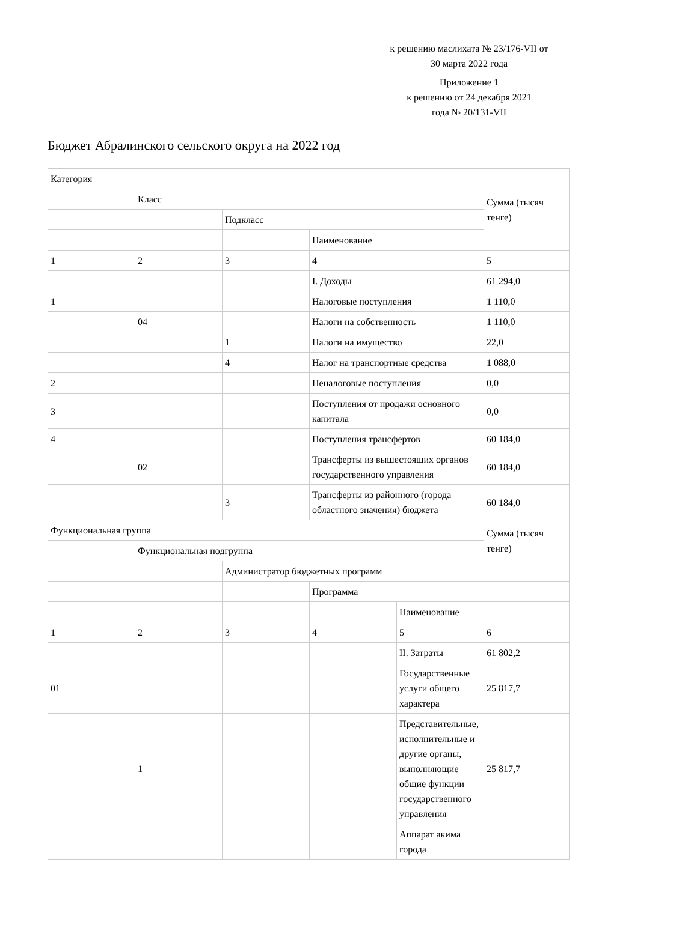к решению маслихата № 23/176-VII от
30 марта 2022 года
Приложение 1
к решению от 24 декабря 2021
года № 20/131-VII
Бюджет Абралинского сельского округа на 2022 год
| Категория | | | | | Сумма (тысяч тенге) |
| | Класс | | | | |
| | | Подкласс | | | |
| | | | Наименование | | |
| 1 | 2 | 3 | 4 | | 5 |
| | | | I. Доходы | | 61 294,0 |
| 1 | | | Налоговые поступления | | 1 110,0 |
| | 04 | | Налоги на собственность | | 1 110,0 |
| | | 1 | Налоги на имущество | | 22,0 |
| | | 4 | Налог на транспортные средства | | 1 088,0 |
| 2 | | | Неналоговые поступления | | 0,0 |
| 3 | | | Поступления от продажи основного капитала | | 0,0 |
| 4 | | | Поступления трансфертов | | 60 184,0 |
| | 02 | | Трансферты из вышестоящих органов государственного управления | | 60 184,0 |
| | | 3 | Трансферты из районного (города областного значения) бюджета | | 60 184,0 |
| Функциональная группа | | | | | Сумма (тысяч тенге) |
| | Функциональная подгруппа | | | | |
| | | Администратор бюджетных программ | | | |
| | | | Программа | | |
| | | | | Наименование | |
| 1 | 2 | 3 | 4 | 5 | 6 |
| | | | | II. Затраты | 61 802,2 |
| 01 | | | | Государственные услуги общего характера | 25 817,7 |
| | 1 | | | Представительные, исполнительные и другие органы, выполняющие общие функции государственного управления | 25 817,7 |
| | | | | Аппарат акима города | |